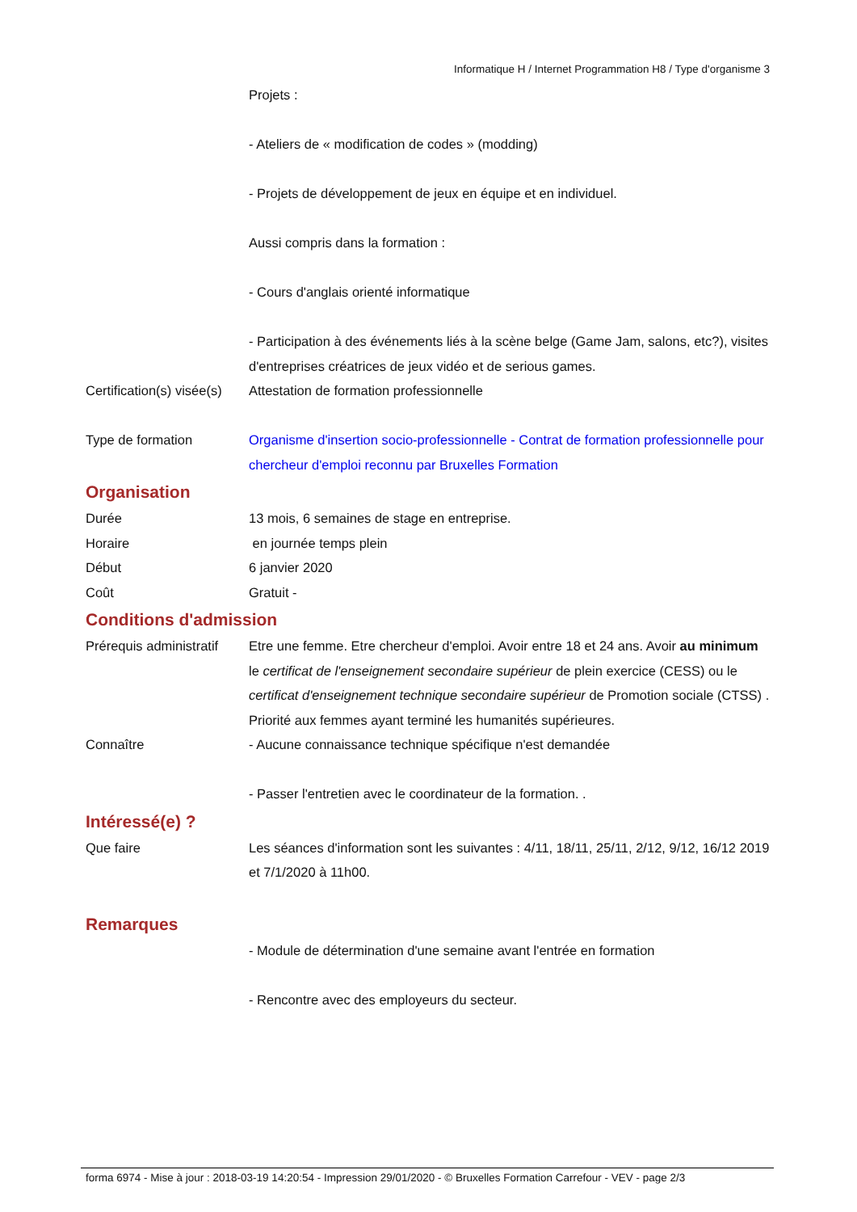Informatique H / Internet Programmation H8 / Type d'organisme 3
Projets :
- Ateliers de « modification de codes » (modding)
- Projets de développement de jeux en équipe et en individuel.
Aussi compris dans la formation :
- Cours d'anglais orienté informatique
- Participation à des événements liés à la scène belge (Game Jam, salons, etc?), visites d'entreprises créatrices de jeux vidéo et de serious games.
Certification(s) visée(s)
Attestation de formation professionnelle
Type de formation Organisme d'insertion socio-professionnelle - Contrat de formation professionnelle pour chercheur d'emploi reconnu par Bruxelles Formation
Organisation
Durée 13 mois, 6 semaines de stage en entreprise.
Horaire en journée temps plein
Début 6 janvier 2020
Coût Gratuit -
Conditions d'admission
Prérequis administratif
Etre une femme. Etre chercheur d'emploi. Avoir entre 18 et 24 ans. Avoir au minimum le certificat de l'enseignement secondaire supérieur de plein exercice (CESS) ou le certificat d'enseignement technique secondaire supérieur de Promotion sociale (CTSS) . Priorité aux femmes ayant terminé les humanités supérieures.
Connaître - Aucune connaissance technique spécifique n'est demandée
- Passer l'entretien avec le coordinateur de la formation. .
Intéressé(e) ?
Que faire Les séances d'information sont les suivantes : 4/11, 18/11, 25/11, 2/12, 9/12, 16/12 2019 et 7/1/2020 à 11h00.
Remarques
- Module de détermination d'une semaine avant l'entrée en formation
- Rencontre avec des employeurs du secteur.
forma 6974 - Mise à jour : 2018-03-19 14:20:54 - Impression 29/01/2020 - © Bruxelles Formation Carrefour - VEV - page 2/3